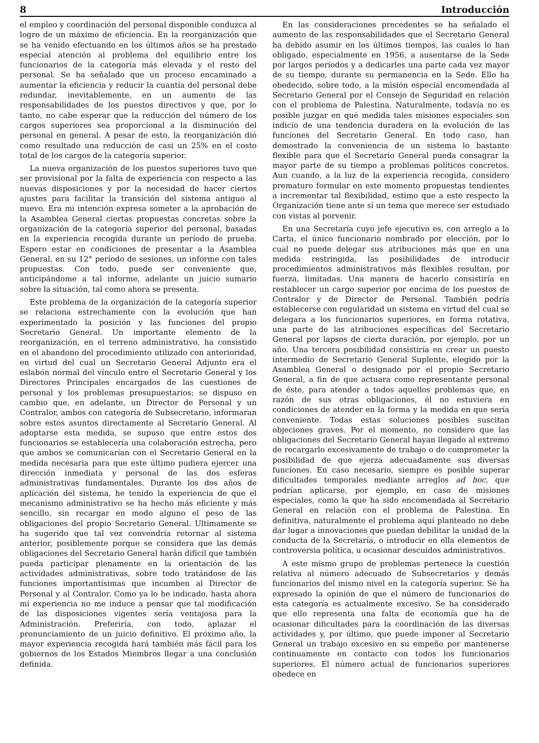8 Introducción
el empleo y coordinación del personal disponible conduzca al logro de un máximo de eficiencia. En la reorganización que se ha venido efectuando en los últimos años se ha prestado especial atención al problema del equilibrio entre los funcionarios de la categoría más elevada y el resto del personal. Se ha señalado que un proceso encaminado a aumentar la eficiencia y reducir la cuantía del personal debe redundar, inevitablemente, en un aumento de las responsabilidades de los puestos directivos y que, por lo tanto, no cabe esperar que la reducción del número de los cargos superiores sea proporcional a la disminución del personal en general. A pesar de esto, la reorganización dió como resultado una reducción de casi un 25% en el costo total de los cargos de la categoría superior.
La nueva organización de los puestos superiores tuvo que ser provisional por la falta de experiencia con respecto a las nuevas disposiciones y por la necesidad de hacer ciertos ajustes para facilitar la transición del sistema antiguo al nuevo. Era mi intención expresa someter a la aprobación de la Asamblea General ciertas propuestas concretas sobre la organización de la categoría superior del personal, basadas en la experiencia recogida durante un período de prueba. Espero estar en condiciones de presentar a la Asamblea General, en su 12° período de sesiones, un informe con tales propuestas. Con todo, puede ser conveniente que, anticipándome a tal informe, adelante un juicio sumario sobre la situación, tal como ahora se presenta.
Este problema de la organización de la categoría superior se relaciona estrechamente con la evolución que han experimentado la posición y las funciones del propio Secretario General. Un importante elemento de la reorganización, en el terreno administrativo, ha consistido en el abandono del procedimiento utilizado con anterioridad, en virtud del cual un Secretario General Adjunto era el eslabón normal del vínculo entre el Secretario General y los Directores Principales encargados de las cuestiones de personal y los problemas presupuestarios; se dispuso en cambio que, en adelante, un Director de Personal y un Contralor, ambos con categoría de Subsecretario, informaran sobre estos asuntos directamente al Secretario General. Al adoptarse esta medida, se supuso que entre estos dos funcionarios se establecería una colaboración estrecha, pero que ambos se comunicarían con el Secretario General en la medida necesaria para que este último pudiera ejercer una dirección inmediata y personal de las dos esferas administrativas fundamentales. Durante los dos años de aplicación del sistema, he tenido la experiencia de que el mecanismo administrativo se ha hecho más eficiente y más sencillo, sin recargar en modo alguno el peso de las obligaciones del propio Secretario General. Ultimamente se ha sugerido que tal vez convendría retornar al sistema anterior, posiblemente porque se considera que las demás obligaciones del Secretario General harán difícil que también pueda participar plenamente en la orientación de las actividades administrativas, sobre todo tratándose de las funciones importantísimas que incumben al Director de Personal y al Contralor. Como ya lo he indicado, hasta ahora mi experiencia no me induce a pensar que tal modificación de las disposiciones vigentes sería ventajosa para la Administración. Preferiría, con todo, aplazar el pronunciamiento de un juicio definitivo. El próximo año, la mayor experiencia recogida hará también más fácil para los gobiernos de los Estados Miembros llegar a una conclusión definida.
En las consideraciones precedentes se ha señalado el aumento de las responsabilidades que el Secretario General ha debido asumir en los últimos tiempos, las cuales lo han obligado, especialmente en 1956, a ausentarse de la Sede por largos períodos y a dedicarles una parte cada vez mayor de su tiempo, durante su permanencia en la Sede. Ello ha obedecido, sobre todo, a la misión especial encomendada al Secretario General por el Consejo de Seguridad en relación con el problema de Palestina. Naturalmente, todavía no es posible juzgar en qué medida tales misiones especiales son indicio de una tendencia duradera en la evolución de las funciones del Secretario General. En todo caso, han demostrado la conveniencia de un sistema lo bastante flexible para que el Secretario General pueda consagrar la mayor parte de su tiempo a problemas políticos concretos. Aun cuando, a la luz de la experiencia recogida, considero prematuro formular en este momento propuestas tendientes a incrementar tal flexibilidad, estimo que a este respecto la Organización tiene ante sí un tema que merece ser estudiado con vistas al porvenir.
En una Secretaría cuyo jefe ejecutivo es, con arreglo a la Carta, el único funcionario nombrado por elección, por lo cual no puede delegar sus atribuciones más que en una medida restringida, las posibilidades de introducir procedimientos administrativos más flexibles resultan, por fuerza, limitadas. Una manera de hacerlo consistiría en restablecer un cargo superior por encima de los puestos de Contralor y de Director de Personal. También podría establecerse con regularidad un sistema en virtud del cual se delegara a los funcionarios superiores, en forma rotativa, una parte de las atribuciones específicas del Secretario General por lapsos de cierta duración, por ejemplo, por un año. Una tercera posibilidad consistiría en crear un puesto intermedio de Secretario General Suplente, elegido por la Asamblea General o designado por el propio Secretario General, a fin de que actuara como representante personal de éste, para atender a todos aquellos problemas que, en razón de sus otras obligaciones, él no estuviera en condiciones de atender en la forma y la medida en que sería conveniente. Todas estas soluciones posibles suscitan objeciones graves. Por el momento, no considero que las obligaciones del Secretario General hayan llegado al extremo de recargarlo excesivamente de trabajo o de comprometer la posibilidad de que ejerza adecuadamente sus diversas funciones. En caso necesario, siempre es posible superar dificultades temporales mediante arreglos ad hoc, que podrían aplicarse, por ejemplo, en caso de misiones especiales, como la que ha sido encomendada al Secretario General en relación con el problema de Palestina. En definitiva, naturalmente el problema aquí planteado no debe dar lugar a innovaciones que puedan debilitar la unidad de la conducta de la Secretaría, o introducir en ella elementos de controversia política, u ocasionar descuidos administrativos.
A este mismo grupo de problemas pertenece la cuestión relativa al número adecuado de Subsecretarios y demás funcionarios del mismo nivel en la categoría superior. Se ha expresado la opinión de que el número de funcionarios de esta categoría es actualmente excesivo. Se ha considerado que ello representa una falta de economía que ha de ocasionar dificultades para la coordinación de las diversas actividades y, por último, que puede imponer al Secretario General un trabajo excesivo en su empeño por mantenerse continuamente en contacto con todos los funcionarios superiores. El número actual de funcionarios superiores obedece en